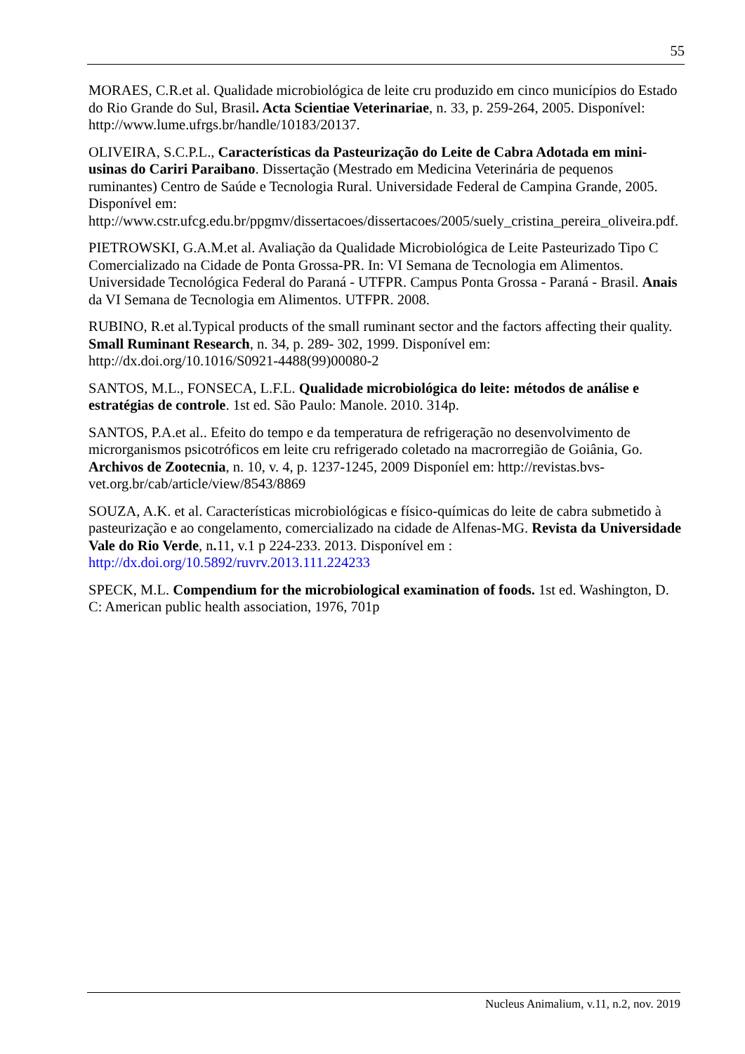55
MORAES, C.R.et al. Qualidade microbiológica de leite cru produzido em cinco municípios do Estado do Rio Grande do Sul, Brasil. Acta Scientiae Veterinariae, n. 33, p. 259-264, 2005. Disponível: http://www.lume.ufrgs.br/handle/10183/20137.
OLIVEIRA, S.C.P.L., Características da Pasteurização do Leite de Cabra Adotada em mini-usinas do Cariri Paraibano. Dissertação (Mestrado em Medicina Veterinária de pequenos ruminantes) Centro de Saúde e Tecnologia Rural. Universidade Federal de Campina Grande, 2005. Disponível em: http://www.cstr.ufcg.edu.br/ppgmv/dissertacoes/dissertacoes/2005/suely_cristina_pereira_oliveira.pdf.
PIETROWSKI, G.A.M.et al. Avaliação da Qualidade Microbiológica de Leite Pasteurizado Tipo C Comercializado na Cidade de Ponta Grossa-PR. In: VI Semana de Tecnologia em Alimentos. Universidade Tecnológica Federal do Paraná - UTFPR. Campus Ponta Grossa - Paraná - Brasil. Anais da VI Semana de Tecnologia em Alimentos. UTFPR. 2008.
RUBINO, R.et al.Typical products of the small ruminant sector and the factors affecting their quality. Small Ruminant Research, n. 34, p. 289- 302, 1999. Disponível em: http://dx.doi.org/10.1016/S0921-4488(99)00080-2
SANTOS, M.L., FONSECA, L.F.L. Qualidade microbiológica do leite: métodos de análise e estratégias de controle. 1st ed. São Paulo: Manole. 2010. 314p.
SANTOS, P.A.et al.. Efeito do tempo e da temperatura de refrigeração no desenvolvimento de microrganismos psicotróficos em leite cru refrigerado coletado na macrorregião de Goiânia, Go. Archivos de Zootecnia, n. 10, v. 4, p. 1237-1245, 2009 Disponíel em: http://revistas.bvs-vet.org.br/cab/article/view/8543/8869
SOUZA, A.K. et al. Características microbiológicas e físico-químicas do leite de cabra submetido à pasteurização e ao congelamento, comercializado na cidade de Alfenas-MG. Revista da Universidade Vale do Rio Verde, n. 11, v.1 p 224-233. 2013. Disponível em : http://dx.doi.org/10.5892/ruvrv.2013.111.224233
SPECK, M.L. Compendium for the microbiological examination of foods. 1st ed. Washington, D. C: American public health association, 1976, 701p
Nucleus Animalium, v.11, n.2, nov. 2019